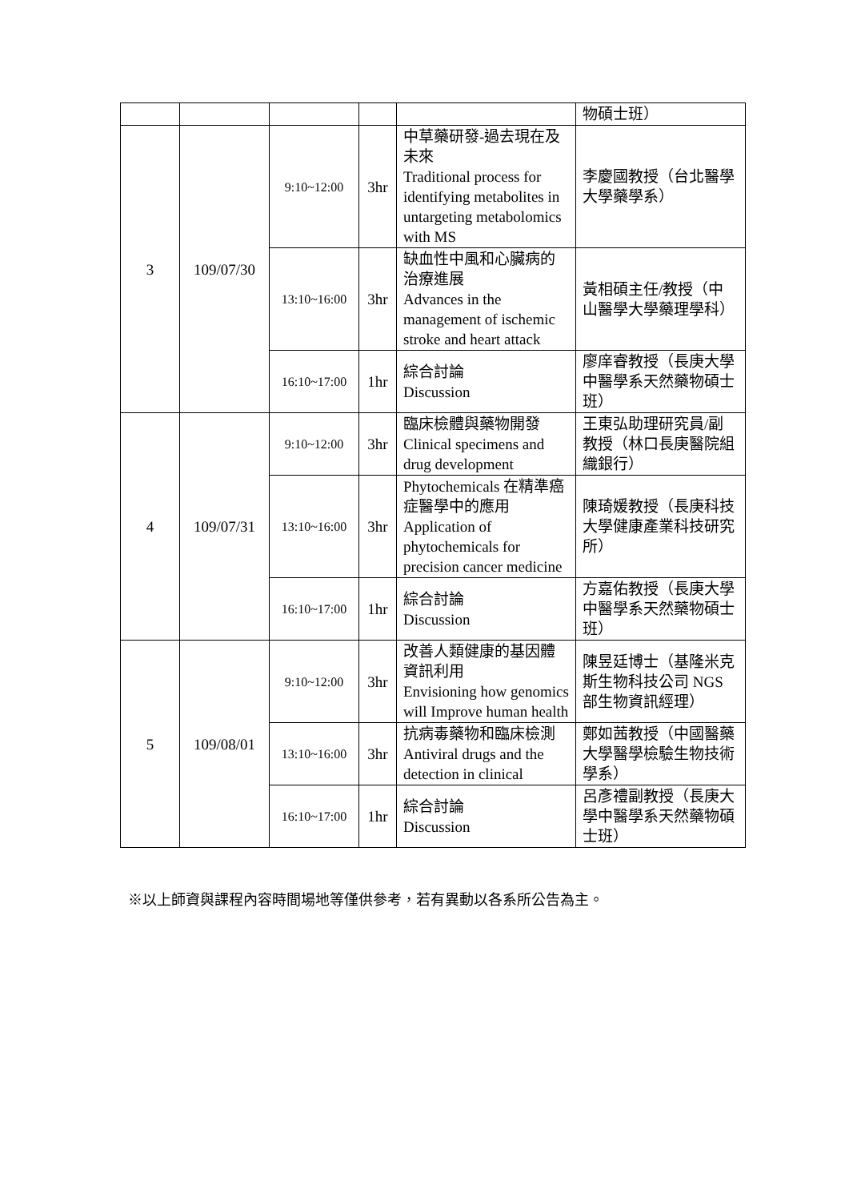| | | | | | 物碩士班） |
| 3 | 109/07/30 | 9:10~12:00 | 3hr | 中草藥研發-過去現在及未來 Traditional process for identifying metabolites in untargeting metabolomics with MS | 李慶國教授（台北醫學大學藥學系） |
| | | 13:10~16:00 | 3hr | 缺血性中風和心臟病的治療進展 Advances in the management of ischemic stroke and heart attack | 黃相碩主任/教授（中山醫學大學藥理學科） |
| | | 16:10~17:00 | 1hr | 綜合討論 Discussion | 廖庠睿教授（長庚大學中醫學系天然藥物碩士班） |
| 4 | 109/07/31 | 9:10~12:00 | 3hr | 臨床檢體與藥物開發 Clinical specimens and drug development | 王東弘助理研究員/副教授（林口長庚醫院組織銀行） |
| | | 13:10~16:00 | 3hr | Phytochemicals 在精準癌症醫學中的應用 Application of phytochemicals for precision cancer medicine | 陳琦媛教授（長庚科技大學健康產業科技研究所） |
| | | 16:10~17:00 | 1hr | 綜合討論 Discussion | 方嘉佑教授（長庚大學中醫學系天然藥物碩士班） |
| 5 | 109/08/01 | 9:10~12:00 | 3hr | 改善人類健康的基因體資訊利用 Envisioning how genomics will Improve human health | 陳昱廷博士（基隆米克斯生物科技公司 NGS 部生物資訊經理） |
| | | 13:10~16:00 | 3hr | 抗病毒藥物和臨床檢測 Antiviral drugs and the detection in clinical | 鄭如茜教授（中國醫藥大學醫學檢驗生物技術學系） |
| | | 16:10~17:00 | 1hr | 綜合討論 Discussion | 呂彥禮副教授（長庚大學中醫學系天然藥物碩士班） |
※以上師資與課程內容時間場地等僅供參考，若有異動以各系所公告為主。